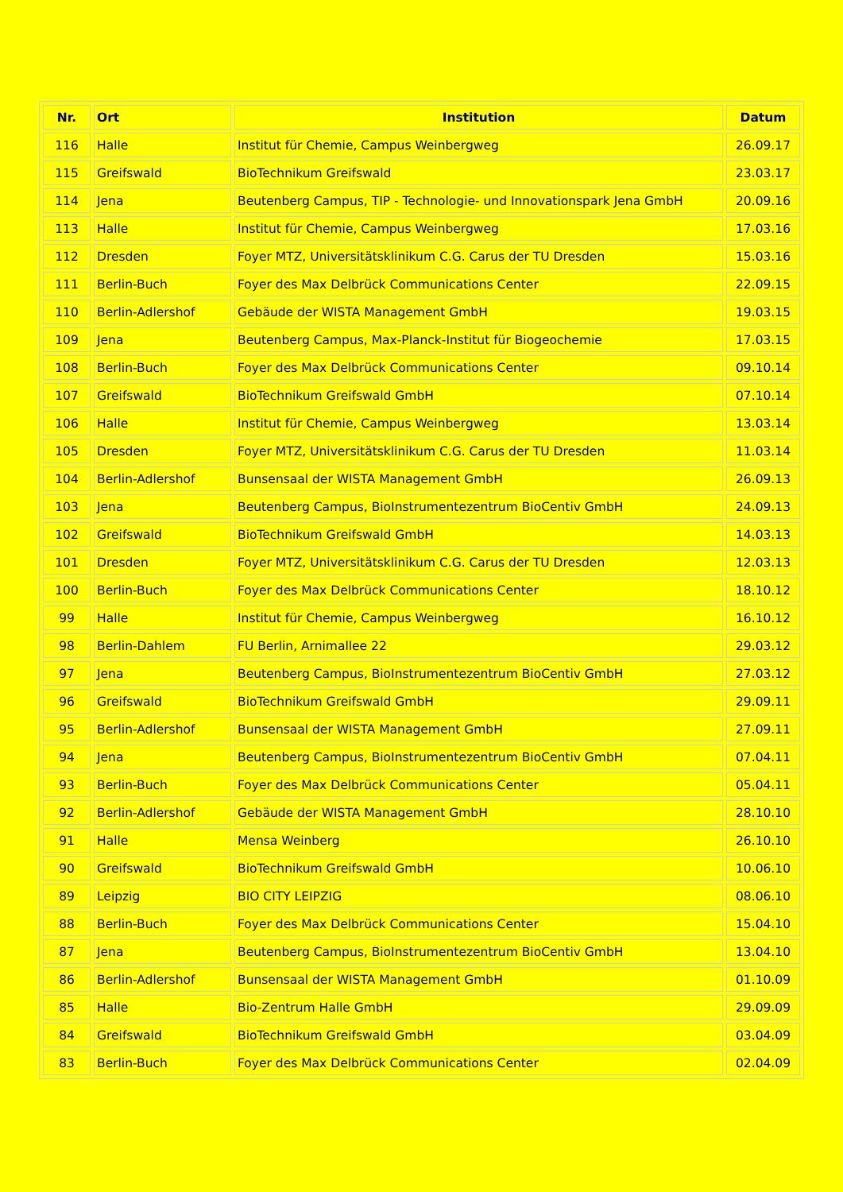| Nr. | Ort | Institution | Datum |
| --- | --- | --- | --- |
| 116 | Halle | Institut für Chemie, Campus Weinbergweg | 26.09.17 |
| 115 | Greifswald | BioTechnikum Greifswald | 23.03.17 |
| 114 | Jena | Beutenberg Campus, TIP - Technologie- und Innovationspark Jena GmbH | 20.09.16 |
| 113 | Halle | Institut für Chemie, Campus Weinbergweg | 17.03.16 |
| 112 | Dresden | Foyer MTZ, Universitätsklinikum C.G. Carus der TU Dresden | 15.03.16 |
| 111 | Berlin-Buch | Foyer des Max Delbrück Communications Center | 22.09.15 |
| 110 | Berlin-Adlershof | Gebäude der WISTA Management GmbH | 19.03.15 |
| 109 | Jena | Beutenberg Campus, Max-Planck-Institut für Biogeochemie | 17.03.15 |
| 108 | Berlin-Buch | Foyer des Max Delbrück Communications Center | 09.10.14 |
| 107 | Greifswald | BioTechnikum Greifswald GmbH | 07.10.14 |
| 106 | Halle | Institut für Chemie, Campus Weinbergweg | 13.03.14 |
| 105 | Dresden | Foyer MTZ, Universitätsklinikum C.G. Carus der TU Dresden | 11.03.14 |
| 104 | Berlin-Adlershof | Bunsensaal der WISTA Management GmbH | 26.09.13 |
| 103 | Jena | Beutenberg Campus, BioInstrumentezentrum BioCentiv GmbH | 24.09.13 |
| 102 | Greifswald | BioTechnikum Greifswald GmbH | 14.03.13 |
| 101 | Dresden | Foyer MTZ, Universitätsklinikum C.G. Carus der TU Dresden | 12.03.13 |
| 100 | Berlin-Buch | Foyer des Max Delbrück Communications Center | 18.10.12 |
| 99 | Halle | Institut für Chemie, Campus Weinbergweg | 16.10.12 |
| 98 | Berlin-Dahlem | FU Berlin, Arnimallee 22 | 29.03.12 |
| 97 | Jena | Beutenberg Campus, BioInstrumentezentrum BioCentiv GmbH | 27.03.12 |
| 96 | Greifswald | BioTechnikum Greifswald GmbH | 29.09.11 |
| 95 | Berlin-Adlershof | Bunsensaal der WISTA Management GmbH | 27.09.11 |
| 94 | Jena | Beutenberg Campus, BioInstrumentezentrum BioCentiv GmbH | 07.04.11 |
| 93 | Berlin-Buch | Foyer des Max Delbrück Communications Center | 05.04.11 |
| 92 | Berlin-Adlershof | Gebäude der WISTA Management GmbH | 28.10.10 |
| 91 | Halle | Mensa Weinberg | 26.10.10 |
| 90 | Greifswald | BioTechnikum Greifswald GmbH | 10.06.10 |
| 89 | Leipzig | BIO CITY LEIPZIG | 08.06.10 |
| 88 | Berlin-Buch | Foyer des Max Delbrück Communications Center | 15.04.10 |
| 87 | Jena | Beutenberg Campus, BioInstrumentezentrum BioCentiv GmbH | 13.04.10 |
| 86 | Berlin-Adlershof | Bunsensaal der WISTA Management GmbH | 01.10.09 |
| 85 | Halle | Bio-Zentrum Halle GmbH | 29.09.09 |
| 84 | Greifswald | BioTechnikum Greifswald GmbH | 03.04.09 |
| 83 | Berlin-Buch | Foyer des Max Delbrück Communications Center | 02.04.09 |